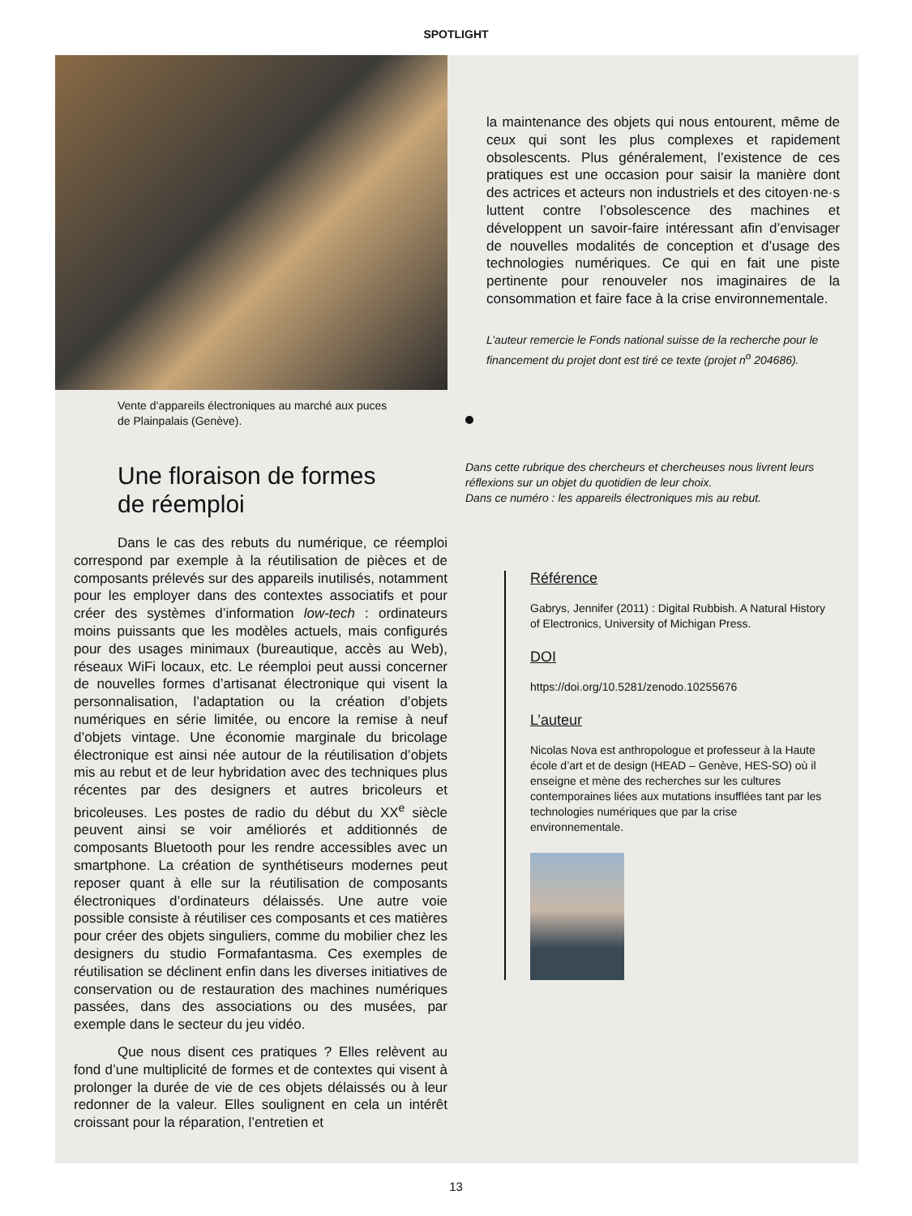SPOTLIGHT
Vente d’appareils électroniques au marché aux puces
de Plainpalais (Genève).
Une floraison de formes
de réemploi
Dans le cas des rebuts du numérique, ce réemploi correspond par exemple à la réutilisation de pièces et de composants prélevés sur des appareils inutilisés, notamment pour les employer dans des contextes associatifs et pour créer des systèmes d’information low-tech : ordinateurs moins puissants que les modèles actuels, mais configurés pour des usages minimaux (bureautique, accès au Web), réseaux WiFi locaux, etc. Le réemploi peut aussi concerner de nouvelles formes d’artisanat électronique qui visent la personnalisation, l’adaptation ou la création d’objets numériques en série limitée, ou encore la remise à neuf d’objets vintage. Une économie marginale du bricolage électronique est ainsi née autour de la réutilisation d’objets mis au rebut et de leur hybridation avec des techniques plus récentes par des designers et autres bricoleurs et bricoleuses. Les postes de radio du début du XX<sup>e</sup> siècle peuvent ainsi se voir améliorés et additionnés de composants Bluetooth pour les rendre accessibles avec un smartphone. La création de synthétiseurs modernes peut reposer quant à elle sur la réutilisation de composants électroniques d’ordinateurs délaissés. Une autre voie possible consiste à réutiliser ces composants et ces matières pour créer des objets singuliers, comme du mobilier chez les designers du studio Formafantasma. Ces exemples de réutilisation se déclinent enfin dans les diverses initiatives de conservation ou de restauration des machines numériques passées, dans des associations ou des musées, par exemple dans le secteur du jeu vidéo.
Que nous disent ces pratiques ? Elles relèvent au fond d’une multiplicité de formes et de contextes qui visent à prolonger la durée de vie de ces objets délaissés ou à leur redonner de la valeur. Elles soulignent en cela un intérêt croissant pour la réparation, l’entretien et
la maintenance des objets qui nous entourent, même de ceux qui sont les plus complexes et rapidement obsolescents. Plus généralement, l’existence de ces pratiques est une occasion pour saisir la manière dont des actrices et acteurs non industriels et des citoyen·ne·s luttent contre l’obsolescence des machines et développent un savoir-faire intéressant afin d’envisager de nouvelles modalités de conception et d’usage des technologies numériques. Ce qui en fait une piste pertinente pour renouveler nos imaginaires de la consommation et faire face à la crise environnementale.
L’auteur remercie le Fonds national suisse de la recherche pour le financement du projet dont est tiré ce texte (projet n<sup>o</sup> 204686).
Dans cette rubrique des chercheurs et chercheuses nous livrent leurs réflexions sur un objet du quotidien de leur choix.
Dans ce numéro : les appareils électroniques mis au rebut.
Référence
Gabrys, Jennifer (2011) : Digital Rubbish. A Natural History of Electronics, University of Michigan Press.
DOI
https://doi.org/10.5281/zenodo.10255676
L’auteur
Nicolas Nova est anthropologue et professeur à la Haute école d’art et de design (HEAD – Genève, HES-SO) où il enseigne et mène des recherches sur les cultures contemporaines liées aux mutations insufflées tant par les technologies numériques que par la crise environnementale.
13